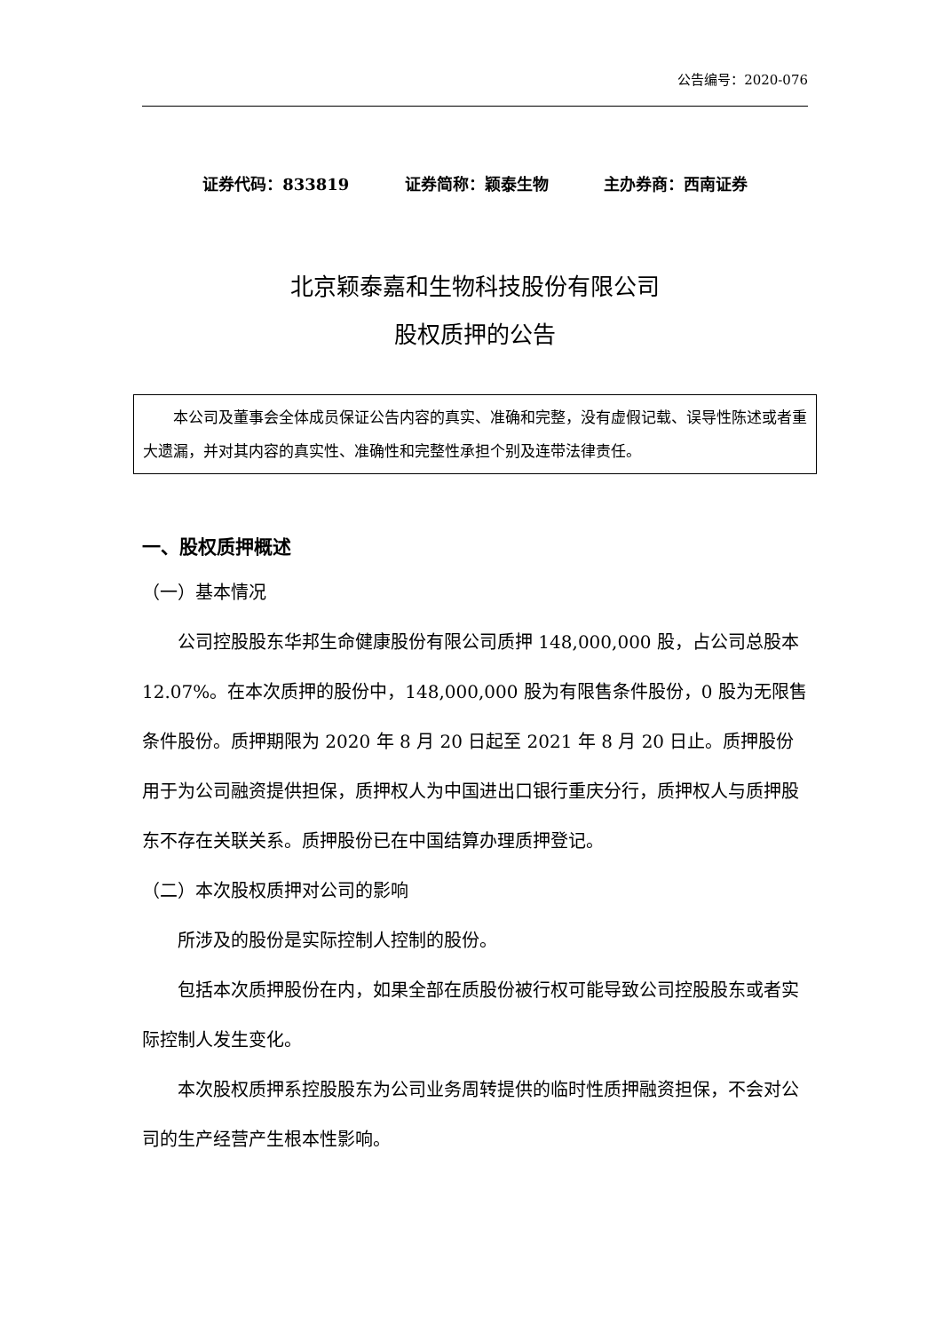公告编号：2020-076
证券代码：833819 证券简称：颖泰生物 主办券商：西南证券
北京颖泰嘉和生物科技股份有限公司
股权质押的公告
本公司及董事会全体成员保证公告内容的真实、准确和完整，没有虚假记载、误导性陈述或者重大遗漏，并对其内容的真实性、准确性和完整性承担个别及连带法律责任。
一、股权质押概述
（一）基本情况
公司控股股东华邦生命健康股份有限公司质押 148,000,000 股，占公司总股本 12.07%。在本次质押的股份中，148,000,000 股为有限售条件股份，0 股为无限售条件股份。质押期限为 2020 年 8 月 20 日起至 2021 年 8 月 20 日止。质押股份用于为公司融资提供担保，质押权人为中国进出口银行重庆分行，质押权人与质押股东不存在关联关系。质押股份已在中国结算办理质押登记。
（二）本次股权质押对公司的影响
所涉及的股份是实际控制人控制的股份。
包括本次质押股份在内，如果全部在质股份被行权可能导致公司控股股东或者实际控制人发生变化。
本次股权质押系控股股东为公司业务周转提供的临时性质押融资担保，不会对公司的生产经营产生根本性影响。